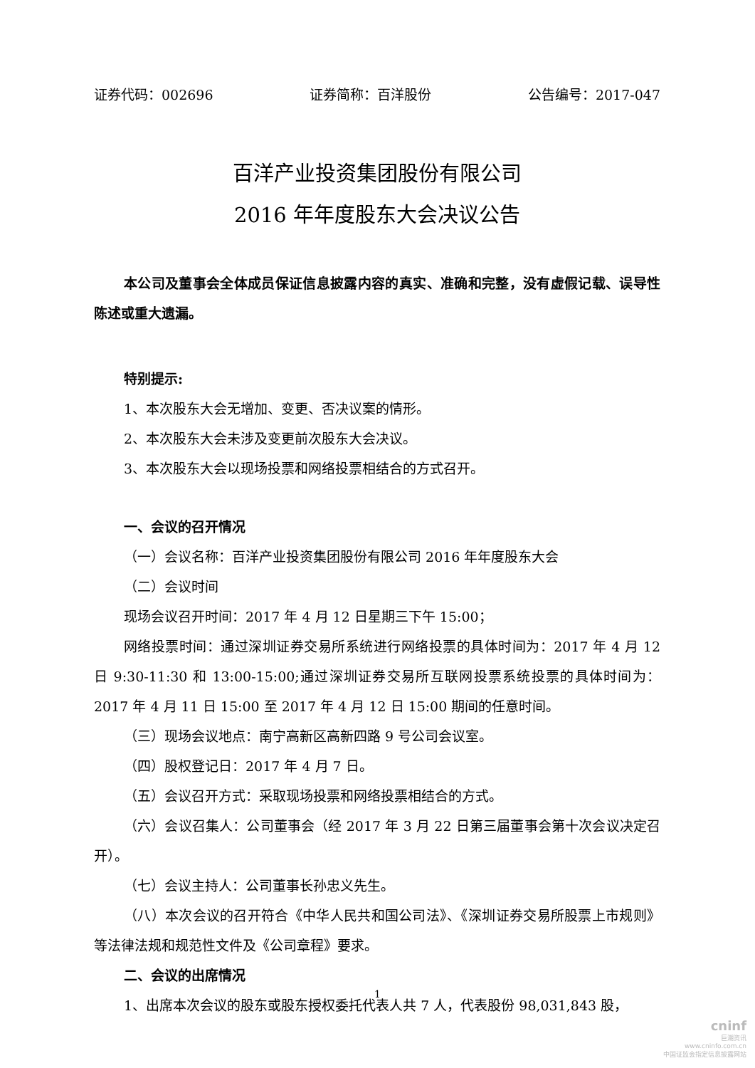证券代码：002696 证券简称：百洋股份 公告编号：2017-047
百洋产业投资集团股份有限公司
2016 年年度股东大会决议公告
本公司及董事会全体成员保证信息披露内容的真实、准确和完整，没有虚假记载、误导性陈述或重大遗漏。
特别提示:
1、本次股东大会无增加、变更、否决议案的情形。
2、本次股东大会未涉及变更前次股东大会决议。
3、本次股东大会以现场投票和网络投票相结合的方式召开。
一、会议的召开情况
（一）会议名称：百洋产业投资集团股份有限公司 2016 年年度股东大会
（二）会议时间
现场会议召开时间：2017 年 4 月 12 日星期三下午 15:00；
网络投票时间：通过深圳证券交易所系统进行网络投票的具体时间为：2017 年 4 月 12 日 9:30-11:30 和 13:00-15:00;通过深圳证券交易所互联网投票系统投票的具体时间为：2017 年 4 月 11 日 15:00 至 2017 年 4 月 12 日 15:00 期间的任意时间。
（三）现场会议地点：南宁高新区高新四路 9 号公司会议室。
（四）股权登记日：2017 年 4 月 7 日。
（五）会议召开方式：采取现场投票和网络投票相结合的方式。
（六）会议召集人：公司董事会（经 2017 年 3 月 22 日第三届董事会第十次会议决定召开）。
（七）会议主持人：公司董事长孙忠义先生。
（八）本次会议的召开符合《中华人民共和国公司法》、《深圳证券交易所股票上市规则》等法律法规和规范性文件及《公司章程》要求。
二、会议的出席情况
1、出席本次会议的股东或股东授权委托代表人共 7 人，代表股份 98,031,843 股，
1
cninf
巨潮资讯
www.cninfo.com.cn
中国证监会指定信息披露网站